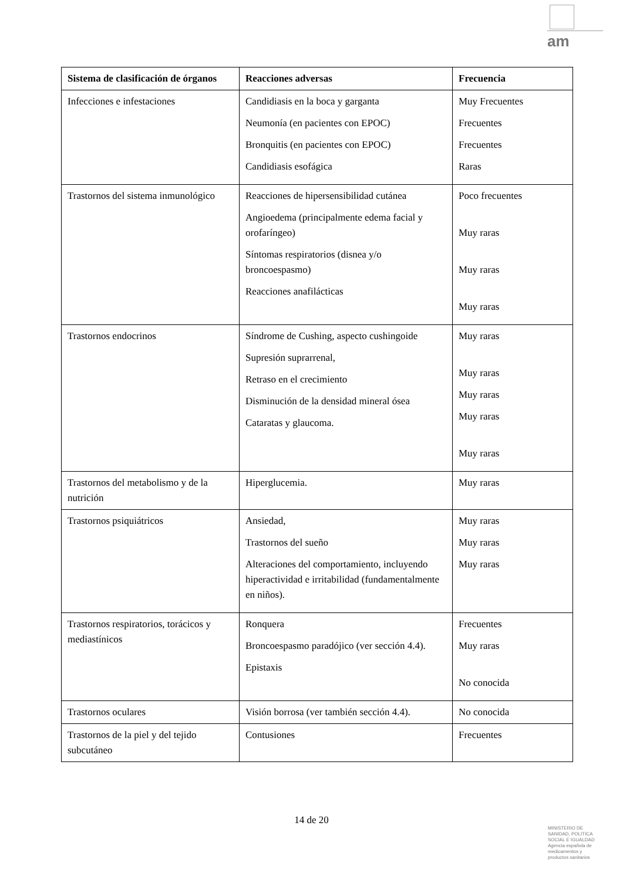am
| Sistema de clasificación de órganos | Reacciones adversas | Frecuencia |
| --- | --- | --- |
| Infecciones e infestaciones | Candidiasis en la boca y garganta Neumonía (en pacientes con EPOC) Bronquitis (en pacientes con EPOC) Candidiasis esofágica | Muy Frecuentes Frecuentes Frecuentes Raras |
| Trastornos del sistema inmunológico | Reacciones de hipersensibilidad cutánea Angioedema (principalmente edema facial y orofaríngeo) Síntomas respiratorios (disnea y/o broncoespasmo) Reacciones anafilácticas | Poco frecuentes Muy raras Muy raras Muy raras |
| Trastornos endocrinos | Síndrome de Cushing, aspecto cushingoide Supresión suprarrenal, Retraso en el crecimiento Disminución de la densidad mineral ósea Cataratas y glaucoma. | Muy raras Muy raras Muy raras Muy raras Muy raras |
| Trastornos del metabolismo y de la nutrición | Hiperglucemia. | Muy raras |
| Trastornos psiquiátricos | Ansiedad, Trastornos del sueño Alteraciones del comportamiento, incluyendo hiperactividad e irritabilidad (fundamentalmente en niños). | Muy raras Muy raras Muy raras |
| Trastornos respiratorios, torácicos y mediastínicos | Ronquera Broncoespasmo paradójico (ver sección 4.4). Epistaxis | Frecuentes Muy raras No conocida |
| Trastornos oculares | Visión borrosa (ver también sección 4.4). | No conocida |
| Trastornos de la piel y del tejido subcutáneo | Contusiones | Frecuentes |
14 de 20
MINISTERIO DE
SANIDAD, POLITICA
SOCIAL E IGUALDAD
Agencia española de
medicamentos y
productos sanitarios